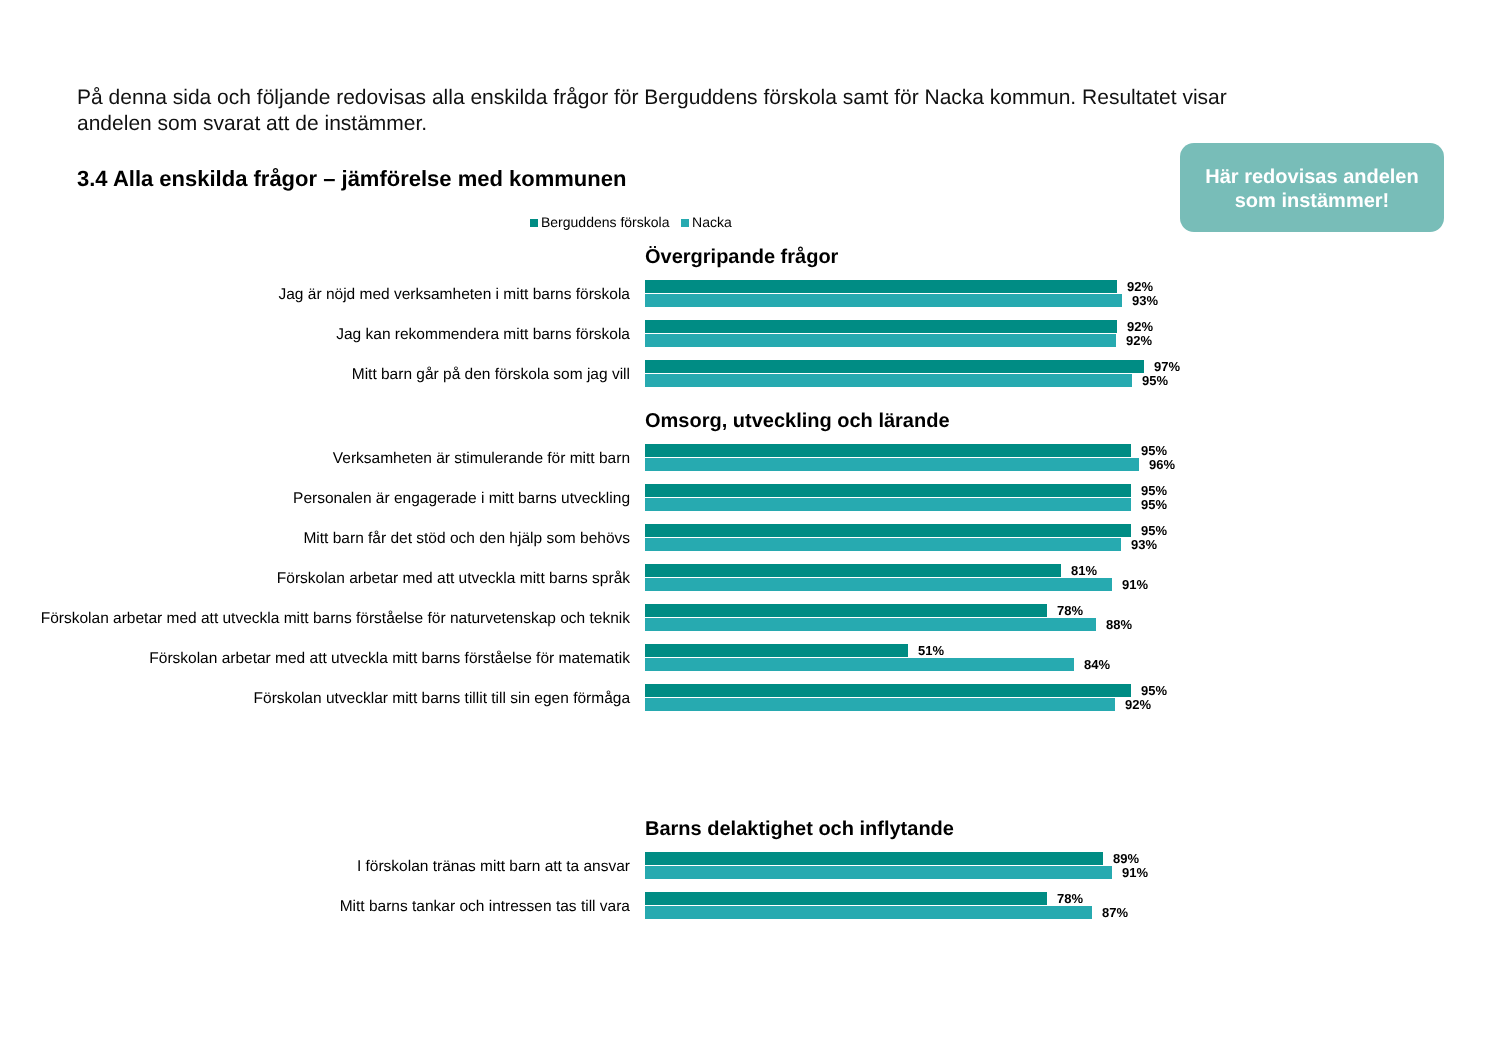På denna sida och följande redovisas alla enskilda frågor för Berguddens förskola samt för Nacka kommun. Resultatet visar andelen som svarat att de instämmer.
3.4 Alla enskilda frågor – jämförelse med kommunen
Här redovisas andelen
som instämmer!
Berguddens förskola Nacka
Övergripande frågor
Jag är nöjd med verksamheten i mitt barns förskola
92%
93%
Jag kan rekommendera mitt barns förskola
92%
92%
Mitt barn går på den förskola som jag vill
97%
95%
Omsorg, utveckling och lärande
Verksamheten är stimulerande för mitt barn
95%
96%
Personalen är engagerade i mitt barns utveckling
95%
95%
Mitt barn får det stöd och den hjälp som behövs
95%
93%
Förskolan arbetar med att utveckla mitt barns språk
81%
91%
Förskolan arbetar med att utveckla mitt barns förståelse för naturvetenskap och teknik
78%
88%
Förskolan arbetar med att utveckla mitt barns förståelse för matematik
51%
84%
Förskolan utvecklar mitt barns tillit till sin egen förmåga
95%
92%
Barns delaktighet och inflytande
I förskolan tränas mitt barn att ta ansvar
89%
91%
Mitt barns tankar och intressen tas till vara
78%
87%